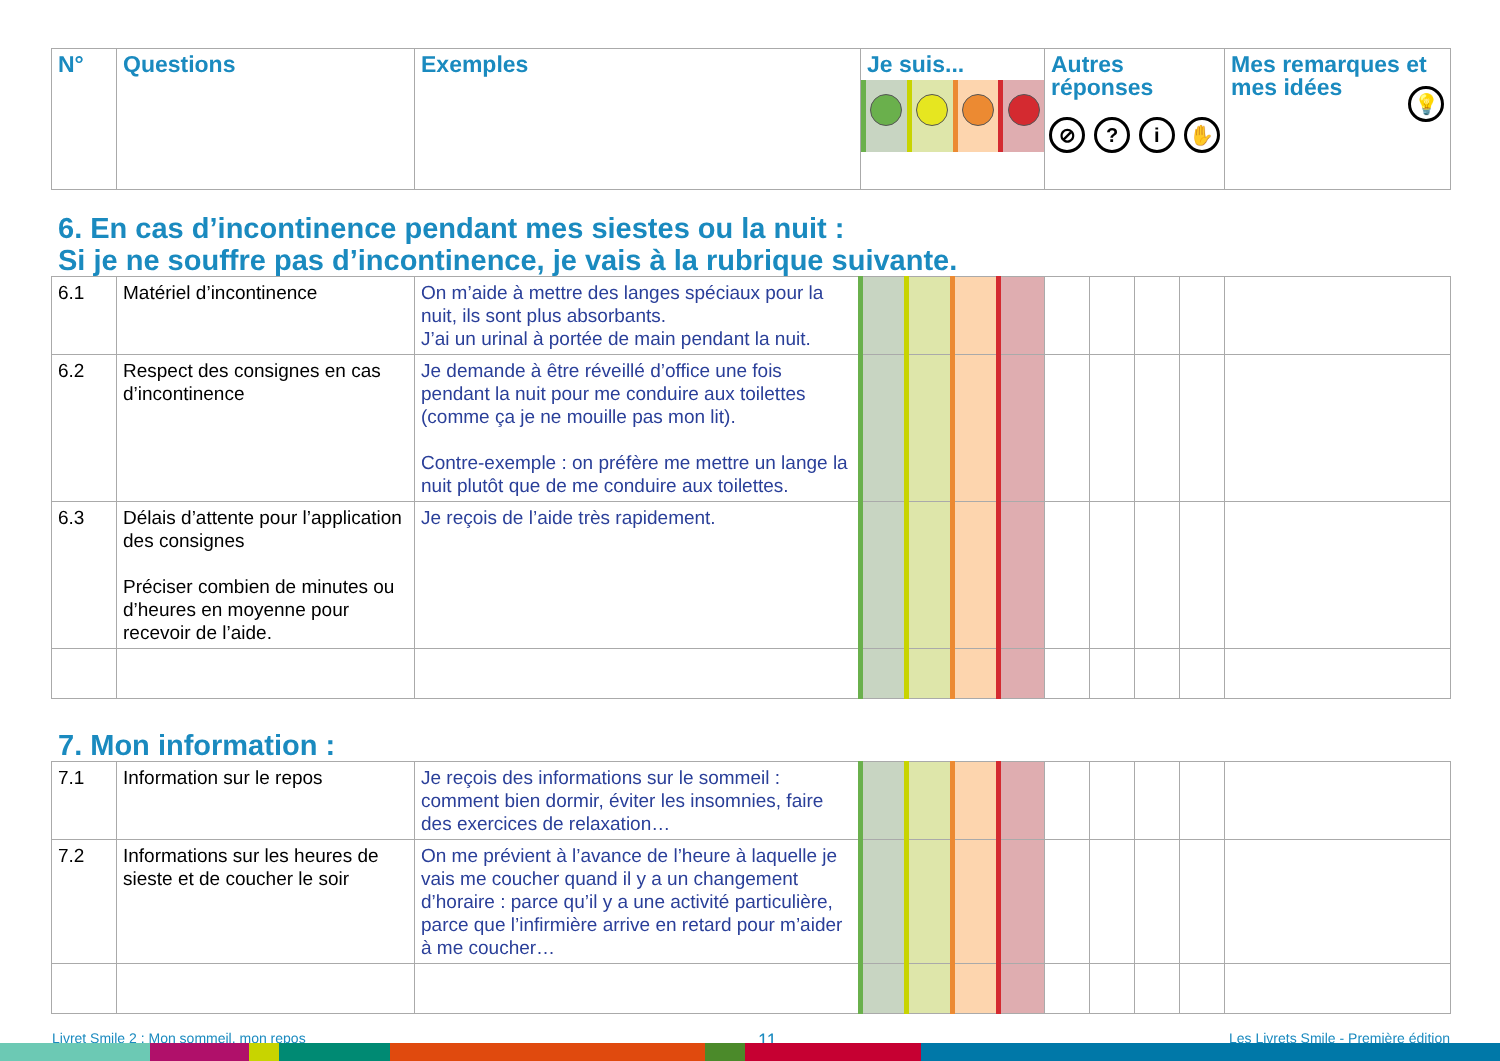| N° | Questions | Exemples | Je suis... | Autres réponses ⊘ ? i ✋ | Mes remarques et mes idées 💡 |
| --- | --- | --- | --- | --- | --- |
6. En cas d’incontinence pendant mes siestes ou la nuit :
Si je ne souffre pas d’incontinence, je vais à la rubrique suivante.
| 6.1 | Matériel d’incontinence | On m’aide à mettre des langes spéciaux pour la nuit, ils sont plus absorbants. J’ai un urinal à portée de main pendant la nuit. | | | | | | | | | |
| 6.2 | Respect des consignes en cas d’incontinence | Je demande à être réveillé d’office une fois pendant la nuit pour me conduire aux toilettes (comme ça je ne mouille pas mon lit). Contre-exemple : on préfère me mettre un lange la nuit plutôt que de me conduire aux toilettes. | | | | | | | | | |
| 6.3 | Délais d’attente pour l’application des consignes Préciser combien de minutes ou d’heures en moyenne pour recevoir de l’aide. | Je reçois de l’aide très rapidement. | | | | | | | | | |
7. Mon information :
| 7.1 | Information sur le repos | Je reçois des informations sur le sommeil : comment bien dormir, éviter les insomnies, faire des exercices de relaxation… | | | | | | | | | |
| 7.2 | Informations sur les heures de sieste et de coucher le soir | On me prévient à l’avance de l’heure à laquelle je vais me coucher quand il y a un changement d’horaire : parce qu’il y a une activité particulière, parce que l’infirmière arrive en retard pour m’aider à me coucher… | | | | | | | | | |
Livret Smile 2 : Mon sommeil, mon repos 11 Les Livrets Smile - Première édition